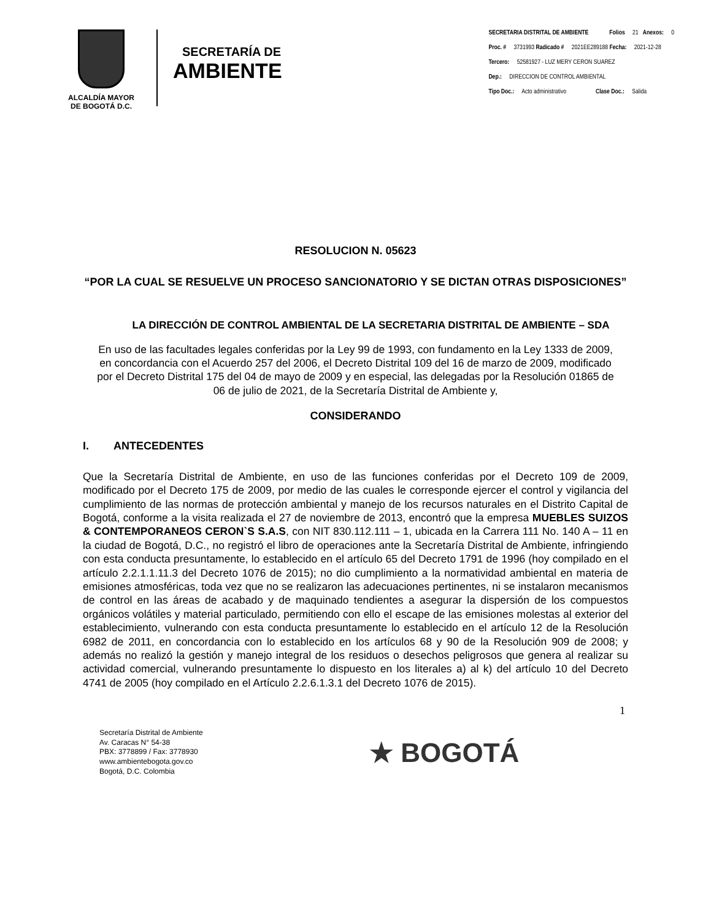ALCALDÍA MAYOR
DE BOGOTÁ D.C.
SECRETARÍA DE
AMBIENTE
SECRETARIA DISTRITAL DE AMBIENTE Folios 21 Anexos: 0
Proc. # 3731993 Radicado # 2021EE289188 Fecha: 2021-12-28
Tercero: 52581927 - LUZ MERY CERON SUAREZ
Dep.: DIRECCION DE CONTROL AMBIENTAL
Tipo Doc.: Acto administrativo Clase Doc.: Salida
RESOLUCION N. 05623
“POR LA CUAL SE RESUELVE UN PROCESO SANCIONATORIO Y SE DICTAN OTRAS DISPOSICIONES”
LA DIRECCIÓN DE CONTROL AMBIENTAL DE LA SECRETARIA DISTRITAL DE AMBIENTE – SDA
En uso de las facultades legales conferidas por la Ley 99 de 1993, con fundamento en la Ley 1333 de 2009, en concordancia con el Acuerdo 257 del 2006, el Decreto Distrital 109 del 16 de marzo de 2009, modificado por el Decreto Distrital 175 del 04 de mayo de 2009 y en especial, las delegadas por la Resolución 01865 de 06 de julio de 2021, de la Secretaría Distrital de Ambiente y,
CONSIDERANDO
I. ANTECEDENTES
Que la Secretaría Distrital de Ambiente, en uso de las funciones conferidas por el Decreto 109 de 2009, modificado por el Decreto 175 de 2009, por medio de las cuales le corresponde ejercer el control y vigilancia del cumplimiento de las normas de protección ambiental y manejo de los recursos naturales en el Distrito Capital de Bogotá, conforme a la visita realizada el 27 de noviembre de 2013, encontró que la empresa MUEBLES SUIZOS & CONTEMPORANEOS CERON`S S.A.S, con NIT 830.112.111 – 1, ubicada en la Carrera 111 No. 140 A – 11 en la ciudad de Bogotá, D.C., no registró el libro de operaciones ante la Secretaría Distrital de Ambiente, infringiendo con esta conducta presuntamente, lo establecido en el artículo 65 del Decreto 1791 de 1996 (hoy compilado en el artículo 2.2.1.1.11.3 del Decreto 1076 de 2015); no dio cumplimiento a la normatividad ambiental en materia de emisiones atmosféricas, toda vez que no se realizaron las adecuaciones pertinentes, ni se instalaron mecanismos de control en las áreas de acabado y de maquinado tendientes a asegurar la dispersión de los compuestos orgánicos volátiles y material particulado, permitiendo con ello el escape de las emisiones molestas al exterior del establecimiento, vulnerando con esta conducta presuntamente lo establecido en el artículo 12 de la Resolución 6982 de 2011, en concordancia con lo establecido en los artículos 68 y 90 de la Resolución 909 de 2008; y además no realizó la gestión y manejo integral de los residuos o desechos peligrosos que genera al realizar su actividad comercial, vulnerando presuntamente lo dispuesto en los literales a) al k) del artículo 10 del Decreto 4741 de 2005 (hoy compilado en el Artículo 2.2.6.1.3.1 del Decreto 1076 de 2015).
1
Secretaría Distrital de Ambiente
Av. Caracas N° 54-38
PBX: 3778899 / Fax: 3778930
www.ambientebogota.gov.co
Bogotá, D.C. Colombia
★ BOGOTÁ